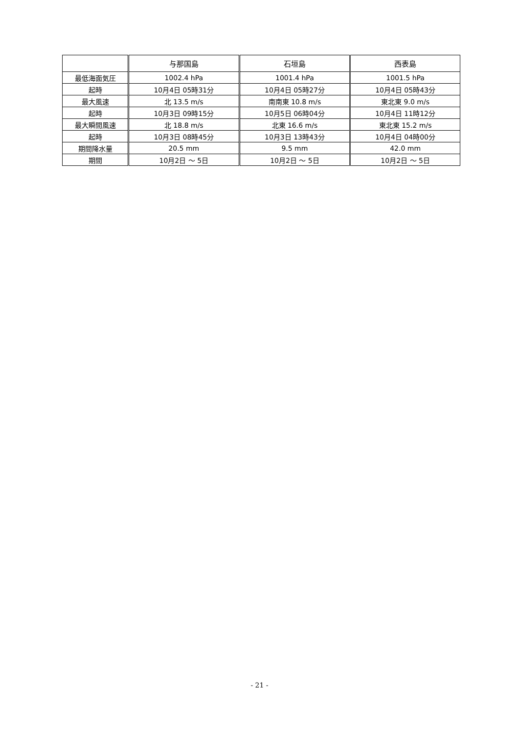| | 与那国島 | 石垣島 | 西表島 |
| --- | --- | --- | --- |
| 最低海面気圧 | 1002.4 hPa | 1001.4 hPa | 1001.5 hPa |
| 起時 | 10月4日 05時31分 | 10月4日 05時27分 | 10月4日 05時43分 |
| 最大風速 | 北 13.5 m/s | 南南東 10.8 m/s | 東北東 9.0 m/s |
| 起時 | 10月3日 09時15分 | 10月5日 06時04分 | 10月4日 11時12分 |
| 最大瞬間風速 | 北 18.8 m/s | 北東 16.6 m/s | 東北東 15.2 m/s |
| 起時 | 10月3日 08時45分 | 10月3日 13時43分 | 10月4日 04時00分 |
| 期間降水量 | 20.5 mm | 9.5 mm | 42.0 mm |
| 期間 | 10月2日 ～ 5日 | 10月2日 ～ 5日 | 10月2日 ～ 5日 |
- 21 -